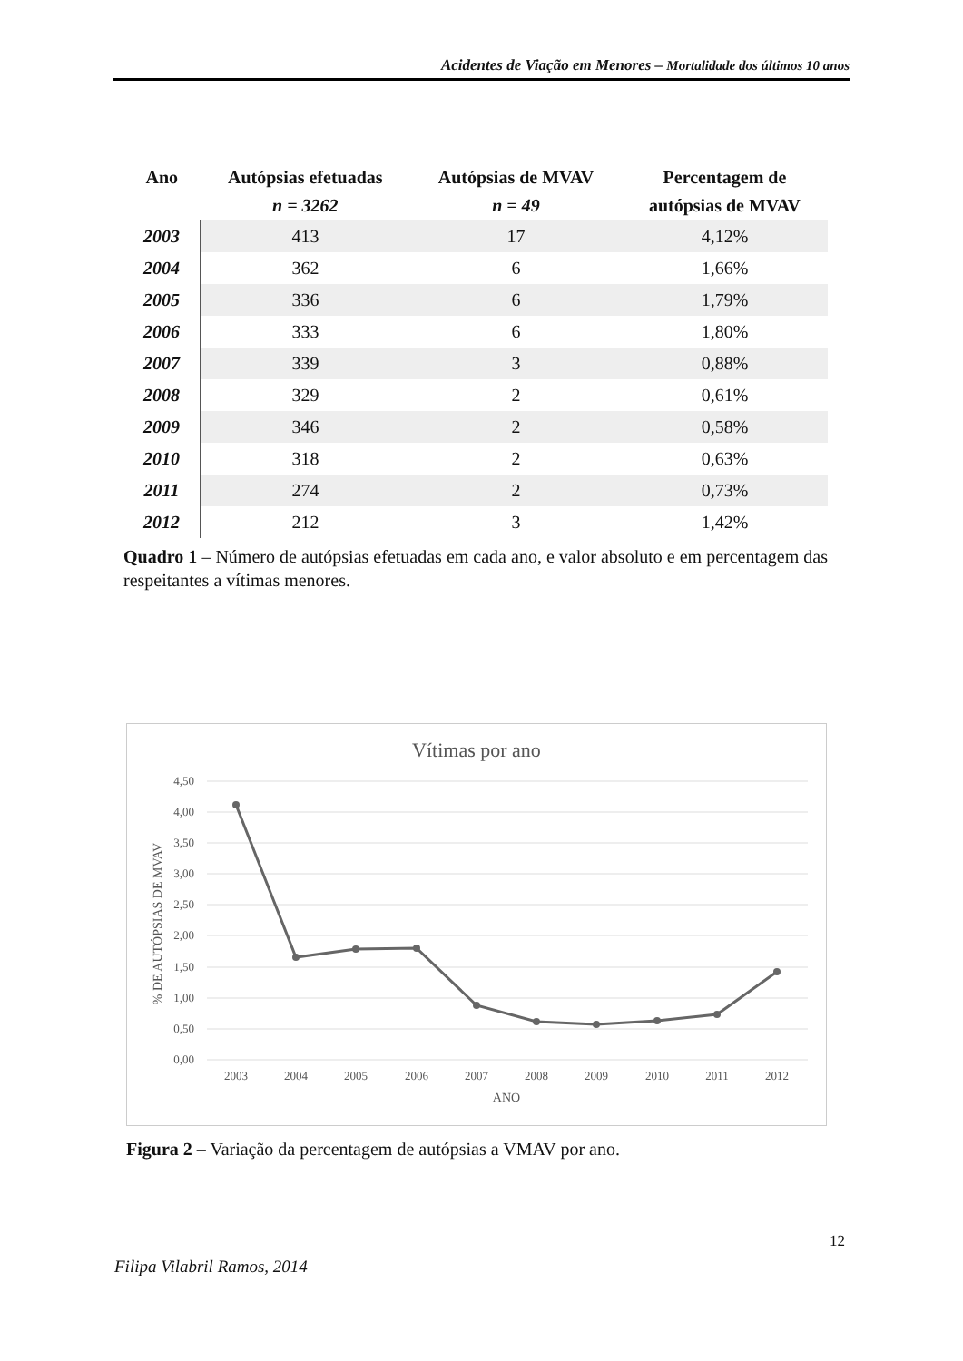Acidentes de Viação em Menores – Mortalidade dos últimos 10 anos
| Ano | Autópsias efetuadas | Autópsias de MVAV | Percentagem de |
| --- | --- | --- | --- |
| | n = 3262 | n = 49 | autópsias de MVAV |
| 2003 | 413 | 17 | 4,12% |
| 2004 | 362 | 6 | 1,66% |
| 2005 | 336 | 6 | 1,79% |
| 2006 | 333 | 6 | 1,80% |
| 2007 | 339 | 3 | 0,88% |
| 2008 | 329 | 2 | 0,61% |
| 2009 | 346 | 2 | 0,58% |
| 2010 | 318 | 2 | 0,63% |
| 2011 | 274 | 2 | 0,73% |
| 2012 | 212 | 3 | 1,42% |
Quadro 1 – Número de autópsias efetuadas em cada ano, e valor absoluto e em percentagem das respeitantes a vítimas menores.
Vítimas por ano
4,50
4,00
3,50
3,00
2,50
2,00
1,50
1,00
0,50
0,00
% DE AUTÓPSIAS DE MVAV
2003
2004
2005
2006
2007
2008
2009
2010
2011
2012
ANO
Figura 2 – Variação da percentagem de autópsias a VMAV por ano.
12
Filipa Vilabril Ramos, 2014